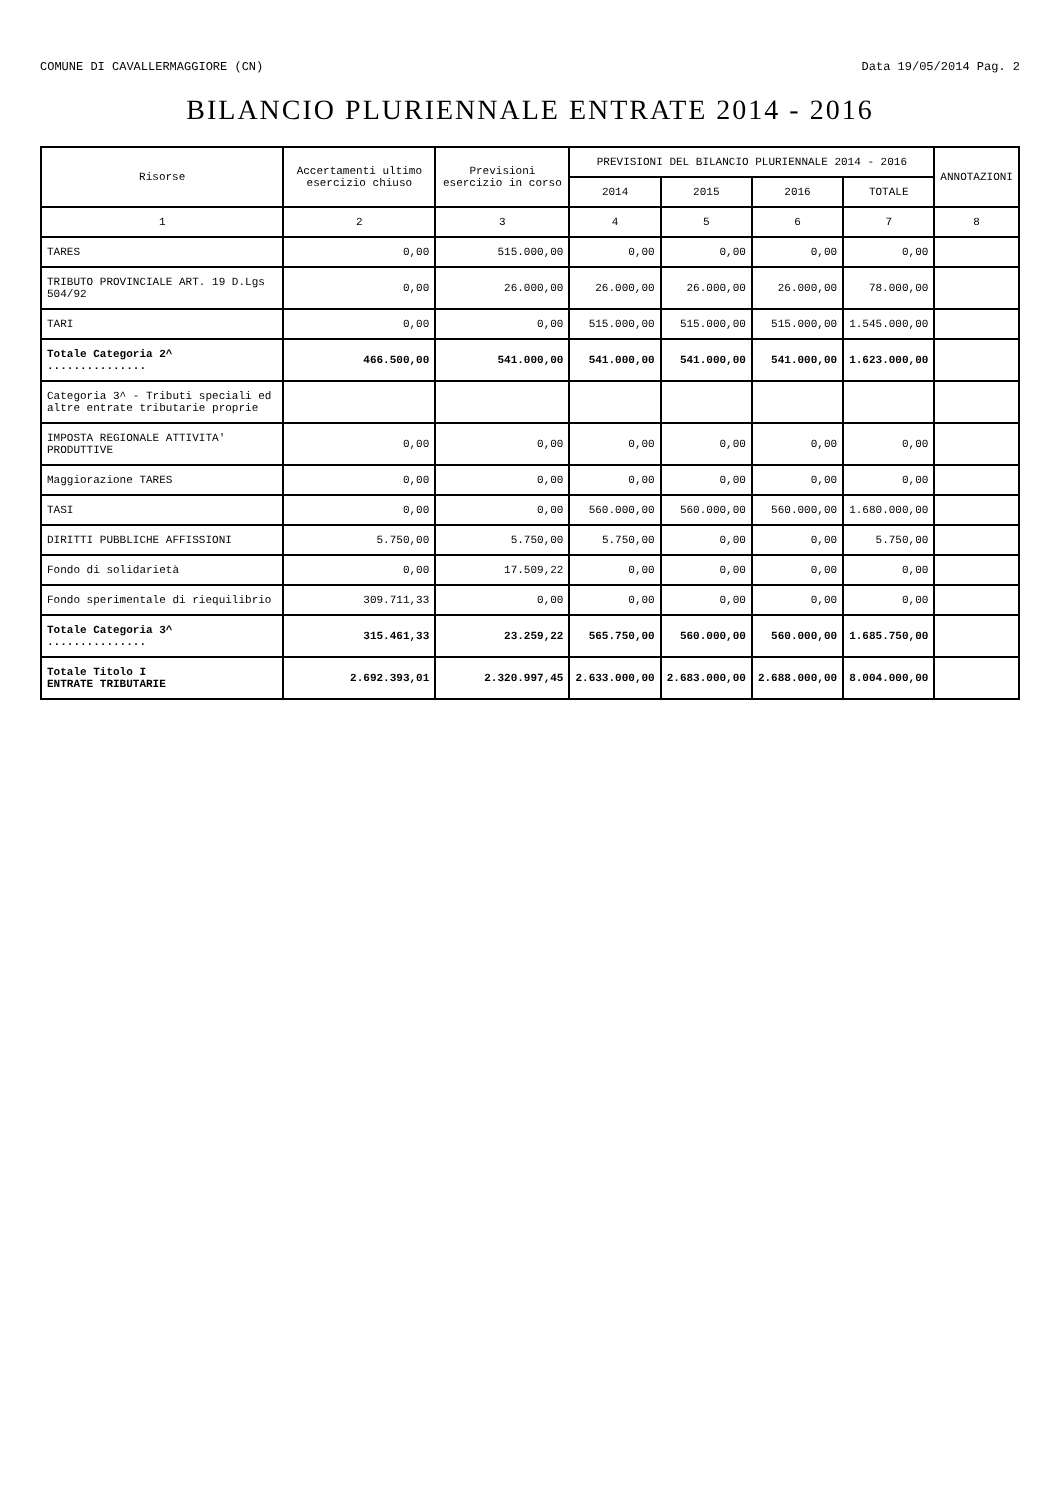COMUNE DI CAVALLERMAGGIORE (CN) Data 19/05/2014 Pag. 2
BILANCIO PLURIENNALE ENTRATE 2014 - 2016
| Risorse | Accertamenti ultimo esercizio chiuso | Previsioni esercizio in corso | PREVISIONI DEL BILANCIO PLURIENNALE 2014 - 2016 | | | | ANNOTAZIONI |
| --- | --- | --- | --- | --- | --- | --- | --- |
| | | | 2014 | 2015 | 2016 | TOTALE | |
| 1 | 2 | 3 | 4 | 5 | 6 | 7 | 8 |
| TARES | 0,00 | 515.000,00 | 0,00 | 0,00 | 0,00 | 0,00 | |
| TRIBUTO PROVINCIALE ART. 19 D.Lgs 504/92 | 0,00 | 26.000,00 | 26.000,00 | 26.000,00 | 26.000,00 | 78.000,00 | |
| TARI | 0,00 | 0,00 | 515.000,00 | 515.000,00 | 515.000,00 | 1.545.000,00 | |
| Totale Categoria 2^ ............... | 466.500,00 | 541.000,00 | 541.000,00 | 541.000,00 | 541.000,00 | 1.623.000,00 | |
| Categoria 3^ - Tributi speciali ed altre entrate tributarie proprie | | | | | | | |
| IMPOSTA REGIONALE ATTIVITA' PRODUTTIVE | 0,00 | 0,00 | 0,00 | 0,00 | 0,00 | 0,00 | |
| Maggiorazione TARES | 0,00 | 0,00 | 0,00 | 0,00 | 0,00 | 0,00 | |
| TASI | 0,00 | 0,00 | 560.000,00 | 560.000,00 | 560.000,00 | 1.680.000,00 | |
| DIRITTI PUBBLICHE AFFISSIONI | 5.750,00 | 5.750,00 | 5.750,00 | 0,00 | 0,00 | 5.750,00 | |
| Fondo di solidarietà | 0,00 | 17.509,22 | 0,00 | 0,00 | 0,00 | 0,00 | |
| Fondo sperimentale di riequilibrio | 309.711,33 | 0,00 | 0,00 | 0,00 | 0,00 | 0,00 | |
| Totale Categoria 3^ ............... | 315.461,33 | 23.259,22 | 565.750,00 | 560.000,00 | 560.000,00 | 1.685.750,00 | |
| Totale Titolo I ENTRATE TRIBUTARIE | 2.692.393,01 | 2.320.997,45 | 2.633.000,00 | 2.683.000,00 | 2.688.000,00 | 8.004.000,00 | |